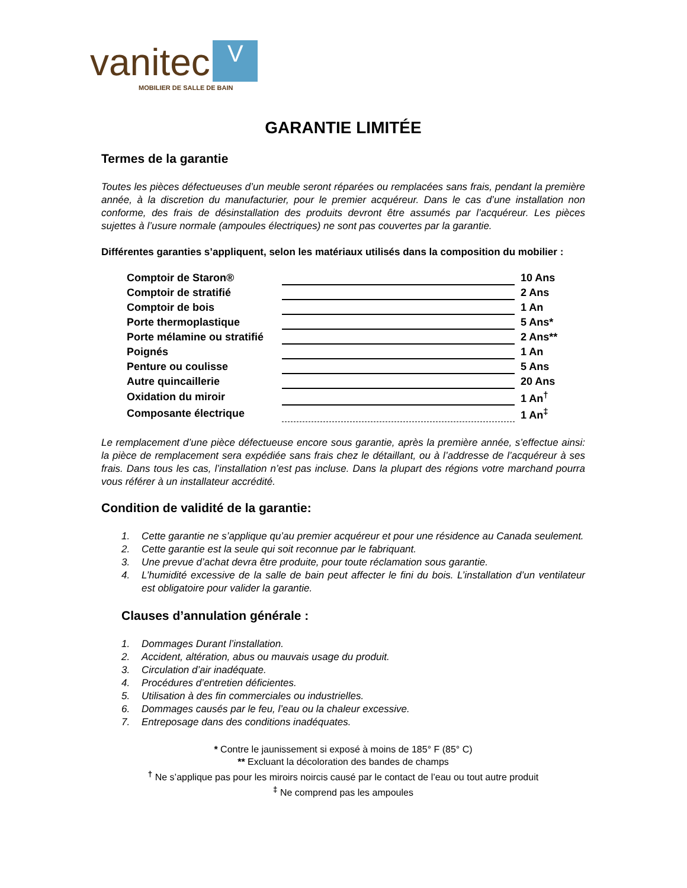vanitec V
MOBILIER DE SALLE DE BAIN
GARANTIE LIMITÉE
Termes de la garantie
Toutes les pièces défectueuses d’un meuble seront réparées ou remplacées sans frais, pendant la première année, à la discretion du manufacturier, pour le premier acquéreur. Dans le cas d’une installation non conforme, des frais de désinstallation des produits devront être assumés par l’acquéreur. Les pièces sujettes à l’usure normale (ampoules électriques) ne sont pas couvertes par la garantie.
Différentes garanties s’appliquent, selon les matériaux utilisés dans la composition du mobilier :
| Comptoir de Staron® | | 10 Ans |
| Comptoir de stratifié | | 2 Ans |
| Comptoir de bois | | 1 An |
| Porte thermoplastique | | 5 Ans* |
| Porte mélamine ou stratifié | | 2 Ans** |
| Poignés | | 1 An |
| Penture ou coulisse | | 5 Ans |
| Autre quincaillerie | | 20 Ans |
| Oxidation du miroir | | 1 An<sup>†</sup> |
| Composante électrique | | 1 An<sup>‡</sup> |
Le remplacement d’une pièce défectueuse encore sous garantie, après la première année, s’effectue ainsi: la pièce de remplacement sera expédiée sans frais chez le détaillant, ou à l’addresse de l’acquéreur à ses frais. Dans tous les cas, l’installation n’est pas incluse. Dans la plupart des régions votre marchand pourra vous référer à un installateur accrédité.
Condition de validité de la garantie:
1. Cette garantie ne s’applique qu’au premier acquéreur et pour une résidence au Canada seulement.
2. Cette garantie est la seule qui soit reconnue par le fabriquant.
3. Une prevue d’achat devra être produite, pour toute réclamation sous garantie.
4. L’humidité excessive de la salle de bain peut affecter le fini du bois. L’installation d’un ventilateur est obligatoire pour valider la garantie.
Clauses d’annulation générale :
1. Dommages Durant l’installation.
2. Accident, altération, abus ou mauvais usage du produit.
3. Circulation d’air inadéquate.
4. Procédures d’entretien déficientes.
5. Utilisation à des fin commerciales ou industrielles.
6. Dommages causés par le feu, l’eau ou la chaleur excessive.
7. Entreposage dans des conditions inadéquates.
* Contre le jaunissement si exposé à moins de 185° F (85° C)
** Excluant la décoloration des bandes de champs
<sup>†</sup> Ne s’applique pas pour les miroirs noircis causé par le contact de l’eau ou tout autre produit
<sup>‡</sup> Ne comprend pas les ampoules